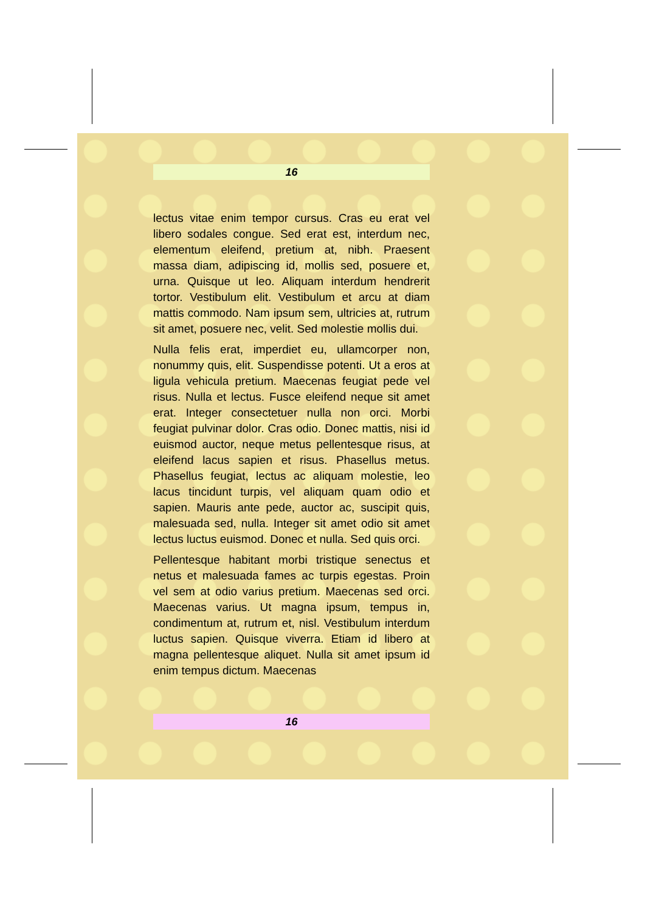16
lectus vitae enim tempor cursus. Cras eu erat vel libero sodales congue. Sed erat est, interdum nec, elementum eleifend, pretium at, nibh. Praesent massa diam, adipiscing id, mollis sed, posuere et, urna. Quisque ut leo. Aliquam interdum hendrerit tortor. Vestibulum elit. Vestibulum et arcu at diam mattis commodo. Nam ipsum sem, ultricies at, rutrum sit amet, posuere nec, velit. Sed molestie mollis dui.
Nulla felis erat, imperdiet eu, ullamcorper non, nonummy quis, elit. Suspendisse potenti. Ut a eros at ligula vehicula pretium. Maecenas feugiat pede vel risus. Nulla et lectus. Fusce eleifend neque sit amet erat. Integer consectetuer nulla non orci. Morbi feugiat pulvinar dolor. Cras odio. Donec mattis, nisi id euismod auctor, neque metus pellentesque risus, at eleifend lacus sapien et risus. Phasellus metus. Phasellus feugiat, lectus ac aliquam molestie, leo lacus tincidunt turpis, vel aliquam quam odio et sapien. Mauris ante pede, auctor ac, suscipit quis, malesuada sed, nulla. Integer sit amet odio sit amet lectus luctus euismod. Donec et nulla. Sed quis orci.
Pellentesque habitant morbi tristique senectus et netus et malesuada fames ac turpis egestas. Proin vel sem at odio varius pretium. Maecenas sed orci. Maecenas varius. Ut magna ipsum, tempus in, condimentum at, rutrum et, nisl. Vestibulum interdum luctus sapien. Quisque viverra. Etiam id libero at magna pellentesque aliquet. Nulla sit amet ipsum id enim tempus dictum. Maecenas
16